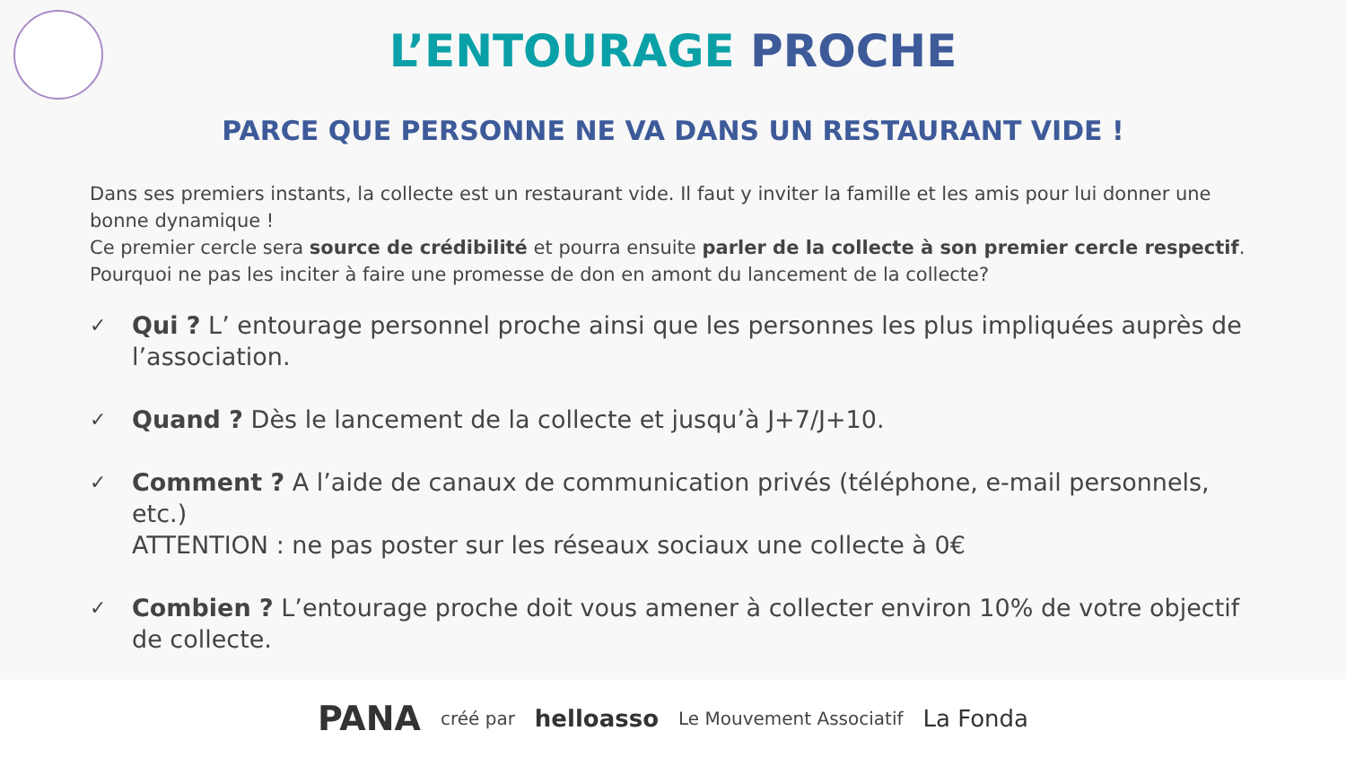L’ENTOURAGE PROCHE
PARCE QUE PERSONNE NE VA DANS UN RESTAURANT VIDE !
Dans ses premiers instants, la collecte est un restaurant vide. Il faut y inviter la famille et les amis pour lui donner une bonne dynamique !
Ce premier cercle sera source de crédibilité et pourra ensuite parler de la collecte à son premier cercle respectif. Pourquoi ne pas les inciter à faire une promesse de don en amont du lancement de la collecte?
✓ Qui ? L’ entourage personnel proche ainsi que les personnes les plus impliquées auprès de l’association.
✓ Quand ? Dès le lancement de la collecte et jusqu’à J+7/J+10.
✓ Comment ? A l’aide de canaux de communication privés (téléphone, e-mail personnels, etc.)
ATTENTION : ne pas poster sur les réseaux sociaux une collecte à 0€
✓ Combien ? L’entourage proche doit vous amener à collecter environ 10% de votre objectif de collecte.
PANA créé par helloasso Le Mouvement Associatif La Fonda